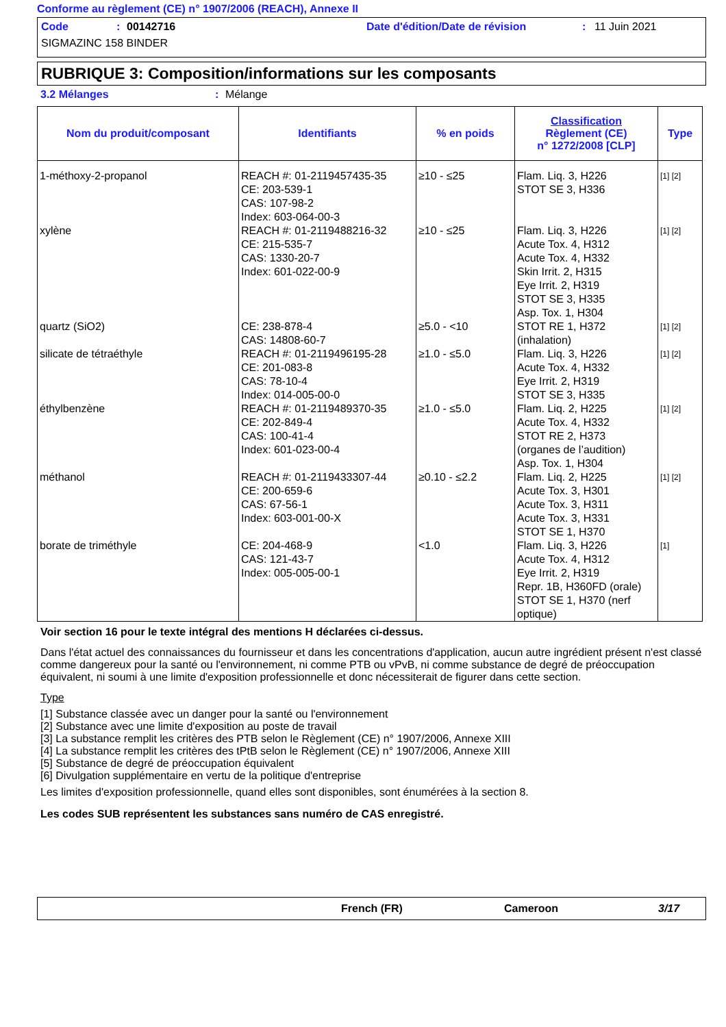Conforme au règlement (CE) n° 1907/2006 (REACH), Annexe II
Code: 00142716 Date d'édition/Date de révision: 11 Juin 2021
SIGMAZINC 158 BINDER
RUBRIQUE 3: Composition/informations sur les composants
3.2 Mélanges: Mélange
| Nom du produit/composant | Identifiants | % en poids | Classification Règlement (CE) n° 1272/2008 [CLP] | Type |
| --- | --- | --- | --- | --- |
| 1-méthoxy-2-propanol | REACH #: 01-2119457435-35 CE: 203-539-1 CAS: 107-98-2 Index: 603-064-00-3 | ≥10 - ≤25 | Flam. Liq. 3, H226 STOT SE 3, H336 | [1] [2] |
| xylène | REACH #: 01-2119488216-32 CE: 215-535-7 CAS: 1330-20-7 Index: 601-022-00-9 | ≥10 - ≤25 | Flam. Liq. 3, H226 Acute Tox. 4, H312 Acute Tox. 4, H332 Skin Irrit. 2, H315 Eye Irrit. 2, H319 STOT SE 3, H335 Asp. Tox. 1, H304 | [1] [2] |
| quartz (SiO2) | CE: 238-878-4 CAS: 14808-60-7 | ≥5.0 - <10 | STOT RE 1, H372 (inhalation) | [1] [2] |
| silicate de tétraéthyle | REACH #: 01-2119496195-28 CE: 201-083-8 CAS: 78-10-4 Index: 014-005-00-0 | ≥1.0 - ≤5.0 | Flam. Liq. 3, H226 Acute Tox. 4, H332 Eye Irrit. 2, H319 STOT SE 3, H335 | [1] [2] |
| éthylbenzène | REACH #: 01-2119489370-35 CE: 202-849-4 CAS: 100-41-4 Index: 601-023-00-4 | ≥1.0 - ≤5.0 | Flam. Liq. 2, H225 Acute Tox. 4, H332 STOT RE 2, H373 (organes de l’audition) Asp. Tox. 1, H304 | [1] [2] |
| méthanol | REACH #: 01-2119433307-44 CE: 200-659-6 CAS: 67-56-1 Index: 603-001-00-X | ≥0.10 - ≤2.2 | Flam. Liq. 2, H225 Acute Tox. 3, H301 Acute Tox. 3, H311 Acute Tox. 3, H331 STOT SE 1, H370 | [1] [2] |
| borate de triméthyle | CE: 204-468-9 CAS: 121-43-7 Index: 005-005-00-1 | <1.0 | Flam. Liq. 3, H226 Acute Tox. 4, H312 Eye Irrit. 2, H319 Repr. 1B, H360FD (orale) STOT SE 1, H370 (nerf optique) | [1] |
Voir section 16 pour le texte intégral des mentions H déclarées ci-dessus.
Dans l'état actuel des connaissances du fournisseur et dans les concentrations d'application, aucun autre ingrédient présent n'est classé comme dangereux pour la santé ou l'environnement, ni comme PTB ou vPvB, ni comme substance de degré de préoccupation équivalent, ni soumi à une limite d'exposition professionnelle et donc nécessiterait de figurer dans cette section.
Type
[1] Substance classée avec un danger pour la santé ou l'environnement
[2] Substance avec une limite d'exposition au poste de travail
[3] La substance remplit les critères des PTB selon le Règlement (CE) n° 1907/2006, Annexe XIII
[4] La substance remplit les critères des tPtB selon le Règlement (CE) n° 1907/2006, Annexe XIII
[5] Substance de degré de préoccupation équivalent
[6] Divulgation supplémentaire en vertu de la politique d'entreprise
Les limites d'exposition professionnelle, quand elles sont disponibles, sont énumérées à la section 8.
Les codes SUB représentent les substances sans numéro de CAS enregistré.
French (FR) Cameroon 3/17